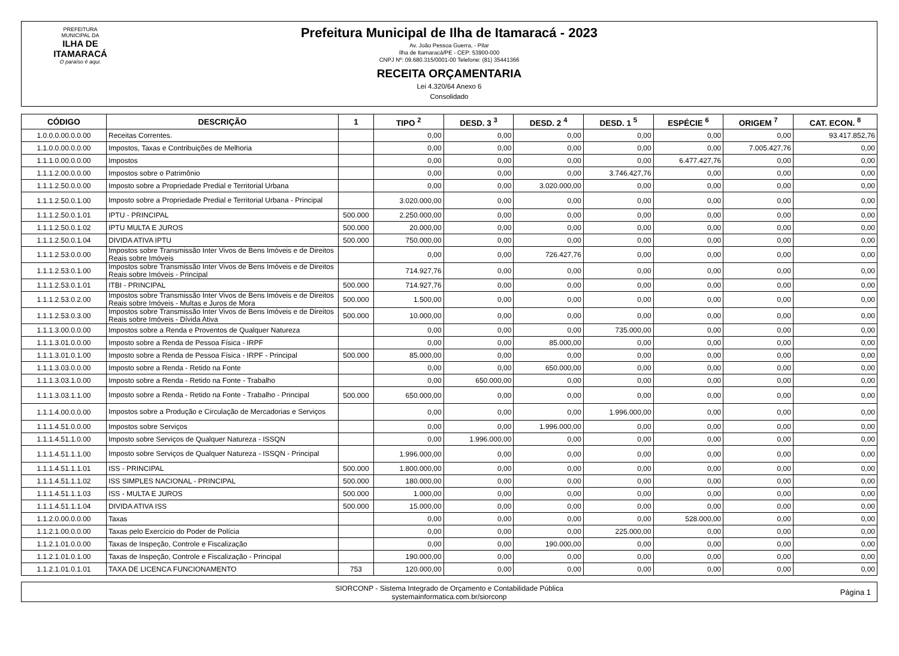PREFEITURA MUNICIPAL DA
ILHA DE ITAMARACÁ
O paraíso é aqui.
Prefeitura Municipal de Ilha de Itamaracá - 2023
Av. João Pessoa Guerra, - Pilar
Ilha de Itamaracá/PE - CEP: 53900-000
CNPJ Nº: 09.680.315/0001-00 Telefone: (81) 35441366
RECEITA ORÇAMENTARIA
Lei 4.320/64 Anexo 6
Consolidado
| CÓDIGO | DESCRIÇÃO | 1 | TIPO <sup>2</sup> | DESD. 3 <sup>3</sup> | DESD. 2 <sup>4</sup> | DESD. 1 <sup>5</sup> | ESPÉCIE <sup>6</sup> | ORIGEM <sup>7</sup> | CAT. ECON. <sup>8</sup> |
| --- | --- | --- | --- | --- | --- | --- | --- | --- | --- |
| 1.0.0.0.00.0.0.00 | Receitas Correntes. | | 0,00 | 0,00 | 0,00 | 0,00 | 0,00 | 0,00 | 93.417.852,76 |
| 1.1.0.0.00.0.0.00 | Impostos, Taxas e Contribuições de Melhoria | | 0,00 | 0,00 | 0,00 | 0,00 | 0,00 | 7.005.427,76 | 0,00 |
| 1.1.1.0.00.0.0.00 | Impostos | | 0,00 | 0,00 | 0,00 | 0,00 | 6.477.427,76 | 0,00 | 0,00 |
| 1.1.1.2.00.0.0.00 | Impostos sobre o Patrimônio | | 0,00 | 0,00 | 0,00 | 3.746.427,76 | 0,00 | 0,00 | 0,00 |
| 1.1.1.2.50.0.0.00 | Imposto sobre a Propriedade Predial e Territorial Urbana | | 0,00 | 0,00 | 3.020.000,00 | 0,00 | 0,00 | 0,00 | 0,00 |
| 1.1.1.2.50.0.1.00 | Imposto sobre a Propriedade Predial e Territorial Urbana - Principal | | 3.020.000,00 | 0,00 | 0,00 | 0,00 | 0,00 | 0,00 | 0,00 |
| 1.1.1.2.50.0.1.01 | IPTU - PRINCIPAL | 500.000 | 2.250.000,00 | 0,00 | 0,00 | 0,00 | 0,00 | 0,00 | 0,00 |
| 1.1.1.2.50.0.1.02 | IPTU MULTA E JUROS | 500.000 | 20.000,00 | 0,00 | 0,00 | 0,00 | 0,00 | 0,00 | 0,00 |
| 1.1.1.2.50.0.1.04 | DIVIDA ATIVA IPTU | 500.000 | 750.000,00 | 0,00 | 0,00 | 0,00 | 0,00 | 0,00 | 0,00 |
| 1.1.1.2.53.0.0.00 | Impostos sobre Transmissão Inter Vivos de Bens Imóveis e de Direitos Reais sobre Imóveis | | 0,00 | 0,00 | 726.427,76 | 0,00 | 0,00 | 0,00 | 0,00 |
| 1.1.1.2.53.0.1.00 | Impostos sobre Transmissão Inter Vivos de Bens Imóveis e de Direitos Reais sobre Imóveis - Principal | | 714.927,76 | 0,00 | 0,00 | 0,00 | 0,00 | 0,00 | 0,00 |
| 1.1.1.2.53.0.1.01 | ITBI - PRINCIPAL | 500.000 | 714.927,76 | 0,00 | 0,00 | 0,00 | 0,00 | 0,00 | 0,00 |
| 1.1.1.2.53.0.2.00 | Impostos sobre Transmissão Inter Vivos de Bens Imóveis e de Direitos Reais sobre Imóveis - Multas e Juros de Mora | 500.000 | 1.500,00 | 0,00 | 0,00 | 0,00 | 0,00 | 0,00 | 0,00 |
| 1.1.1.2.53.0.3.00 | Impostos sobre Transmissão Inter Vivos de Bens Imóveis e de Direitos Reais sobre Imóveis - Dívida Ativa | 500.000 | 10.000,00 | 0,00 | 0,00 | 0,00 | 0,00 | 0,00 | 0,00 |
| 1.1.1.3.00.0.0.00 | Impostos sobre a Renda e Proventos de Qualquer Natureza | | 0,00 | 0,00 | 0,00 | 735.000,00 | 0,00 | 0,00 | 0,00 |
| 1.1.1.3.01.0.0.00 | Imposto sobre a Renda de Pessoa Física - IRPF | | 0,00 | 0,00 | 85.000,00 | 0,00 | 0,00 | 0,00 | 0,00 |
| 1.1.1.3.01.0.1.00 | Imposto sobre a Renda de Pessoa Física - IRPF - Principal | 500.000 | 85.000,00 | 0,00 | 0,00 | 0,00 | 0,00 | 0,00 | 0,00 |
| 1.1.1.3.03.0.0.00 | Imposto sobre a Renda - Retido na Fonte | | 0,00 | 0,00 | 650.000,00 | 0,00 | 0,00 | 0,00 | 0,00 |
| 1.1.1.3.03.1.0.00 | Imposto sobre a Renda - Retido na Fonte - Trabalho | | 0,00 | 650.000,00 | 0,00 | 0,00 | 0,00 | 0,00 | 0,00 |
| 1.1.1.3.03.1.1.00 | Imposto sobre a Renda - Retido na Fonte - Trabalho - Principal | 500.000 | 650.000,00 | 0,00 | 0,00 | 0,00 | 0,00 | 0,00 | 0,00 |
| 1.1.1.4.00.0.0.00 | Impostos sobre a Produção e Circulação de Mercadorias e Serviços | | 0,00 | 0,00 | 0,00 | 1.996.000,00 | 0,00 | 0,00 | 0,00 |
| 1.1.1.4.51.0.0.00 | Impostos sobre Serviços | | 0,00 | 0,00 | 1.996.000,00 | 0,00 | 0,00 | 0,00 | 0,00 |
| 1.1.1.4.51.1.0.00 | Imposto sobre Serviços de Qualquer Natureza - ISSQN | | 0,00 | 1.996.000,00 | 0,00 | 0,00 | 0,00 | 0,00 | 0,00 |
| 1.1.1.4.51.1.1.00 | Imposto sobre Serviços de Qualquer Natureza - ISSQN - Principal | | 1.996.000,00 | 0,00 | 0,00 | 0,00 | 0,00 | 0,00 | 0,00 |
| 1.1.1.4.51.1.1.01 | ISS - PRINCIPAL | 500.000 | 1.800.000,00 | 0,00 | 0,00 | 0,00 | 0,00 | 0,00 | 0,00 |
| 1.1.1.4.51.1.1.02 | ISS SIMPLES NACIONAL - PRINCIPAL | 500.000 | 180.000,00 | 0,00 | 0,00 | 0,00 | 0,00 | 0,00 | 0,00 |
| 1.1.1.4.51.1.1.03 | ISS - MULTA E JUROS | 500.000 | 1.000,00 | 0,00 | 0,00 | 0,00 | 0,00 | 0,00 | 0,00 |
| 1.1.1.4.51.1.1.04 | DIVIDA ATIVA ISS | 500.000 | 15.000,00 | 0,00 | 0,00 | 0,00 | 0,00 | 0,00 | 0,00 |
| 1.1.2.0.00.0.0.00 | Taxas | | 0,00 | 0,00 | 0,00 | 0,00 | 528.000,00 | 0,00 | 0,00 |
| 1.1.2.1.00.0.0.00 | Taxas pelo Exercício do Poder de Polícia | | 0,00 | 0,00 | 0,00 | 225.000,00 | 0,00 | 0,00 | 0,00 |
| 1.1.2.1.01.0.0.00 | Taxas de Inspeção, Controle e Fiscalização | | 0,00 | 0,00 | 190.000,00 | 0,00 | 0,00 | 0,00 | 0,00 |
| 1.1.2.1.01.0.1.00 | Taxas de Inspeção, Controle e Fiscalização - Principal | | 190.000,00 | 0,00 | 0,00 | 0,00 | 0,00 | 0,00 | 0,00 |
| 1.1.2.1.01.0.1.01 | TAXA DE LICENCA FUNCIONAMENTO | 753 | 120.000,00 | 0,00 | 0,00 | 0,00 | 0,00 | 0,00 | 0,00 |
SIORCONP - Sistema Integrado de Orçamento e Contabilidade Pública
systemainformatica.com.br/siorconp
Página 1